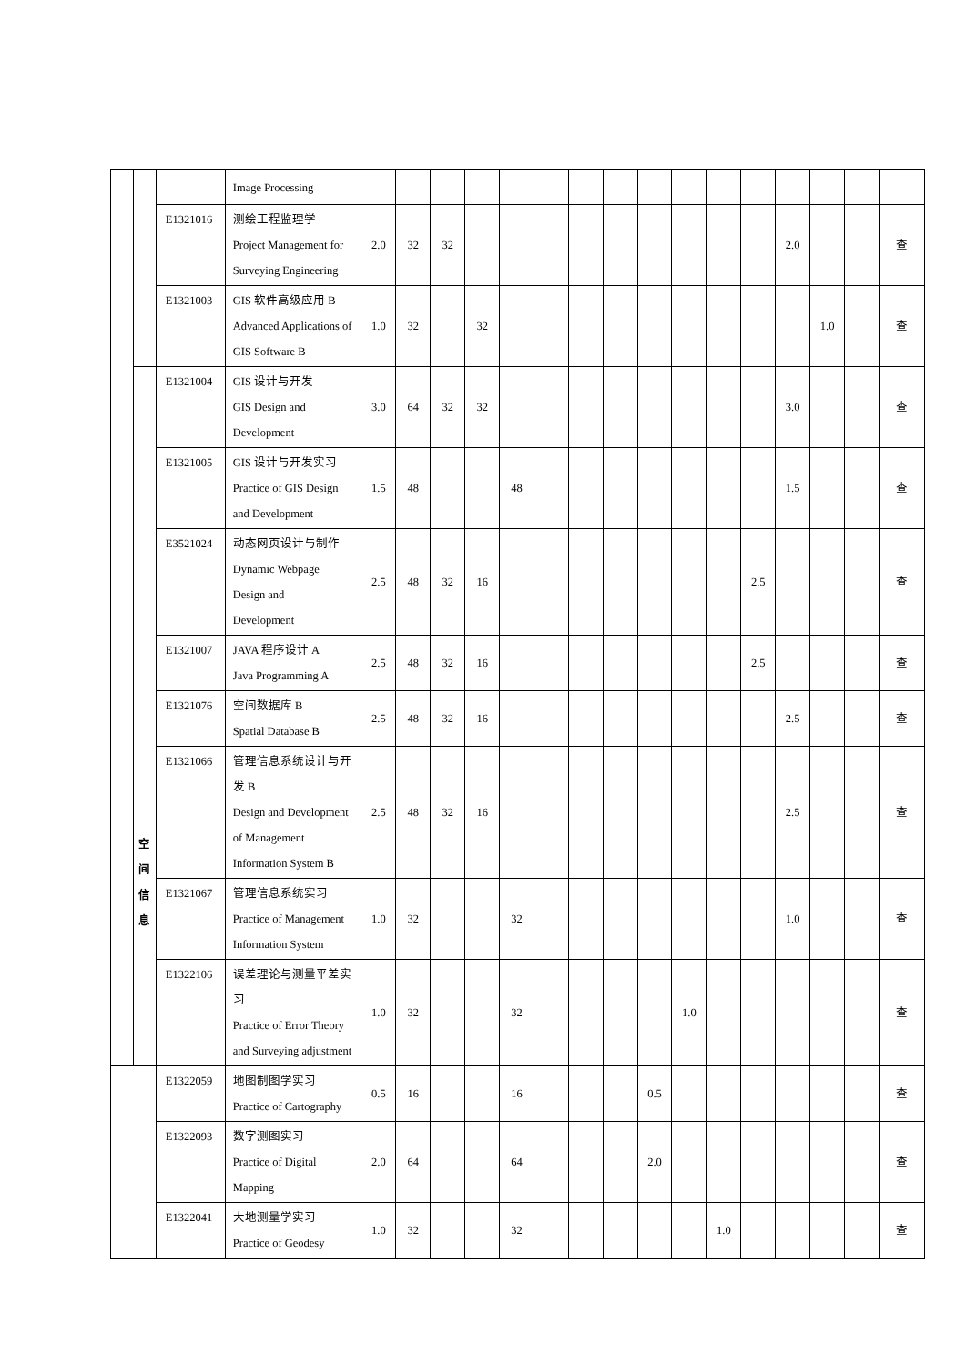| | | | Image Processing | | | | | | | | | | | | | | | | | | |
| | | E1321016 | 测绘工程监理学 Project Management for Surveying Engineering | 2.0 | 32 | 32 | | | | | | | | | | 2.0 | | | 查 | | |
| | | E1321003 | GIS 软件高级应用 B Advanced Applications of GIS Software B | 1.0 | 32 | | 32 | | | | | | | | | | 1.0 | | 查 | | |
| | 空 间 信 息 | E1321004 | GIS 设计与开发 GIS Design and Development | 3.0 | 64 | 32 | 32 | | | | | | | | | 3.0 | | | 查 | | |
| | | E1321005 | GIS 设计与开发实习 Practice of GIS Design and Development | 1.5 | 48 | | | 48 | | | | | | | | 1.5 | | | 查 | | |
| | | E3521024 | 动态网页设计与制作 Dynamic Webpage Design and Development | 2.5 | 48 | 32 | 16 | | | | | | | | 2.5 | | | | 查 | | |
| | | E1321007 | JAVA 程序设计 A Java Programming A | 2.5 | 48 | 32 | 16 | | | | | | | | 2.5 | | | | 查 | | |
| | | E1321076 | 空间数据库 B Spatial Database B | 2.5 | 48 | 32 | 16 | | | | | | | | | 2.5 | | | 查 | | |
| | | E1321066 | 管理信息系统设计与开发 B Design and Development of Management Information System B | 2.5 | 48 | 32 | 16 | | | | | | | | | 2.5 | | | 查 | | |
| | | E1321067 | 管理信息系统实习 Practice of Management Information System | 1.0 | 32 | | | 32 | | | | | | | | 1.0 | | | 查 | | |
| | | | | E1322106 | 误差理论与测量平差实习 Practice of Error Theory and Surveying adjustment | 1.0 | 32 | | | 32 | | | | | 1.0 | | | | | | 查 |
| | | | | E1322059 | 地图制图学实习 Practice of Cartography | 0.5 | 16 | | | 16 | | | | 0.5 | | | | | | | 查 |
| | | | | E1322093 | 数字测图实习 Practice of Digital Mapping | 2.0 | 64 | | | 64 | | | | 2.0 | | | | | | | 查 |
| | | | | E1322041 | 大地测量学实习 Practice of Geodesy | 1.0 | 32 | | | 32 | | | | | | 1.0 | | | | | 查 |